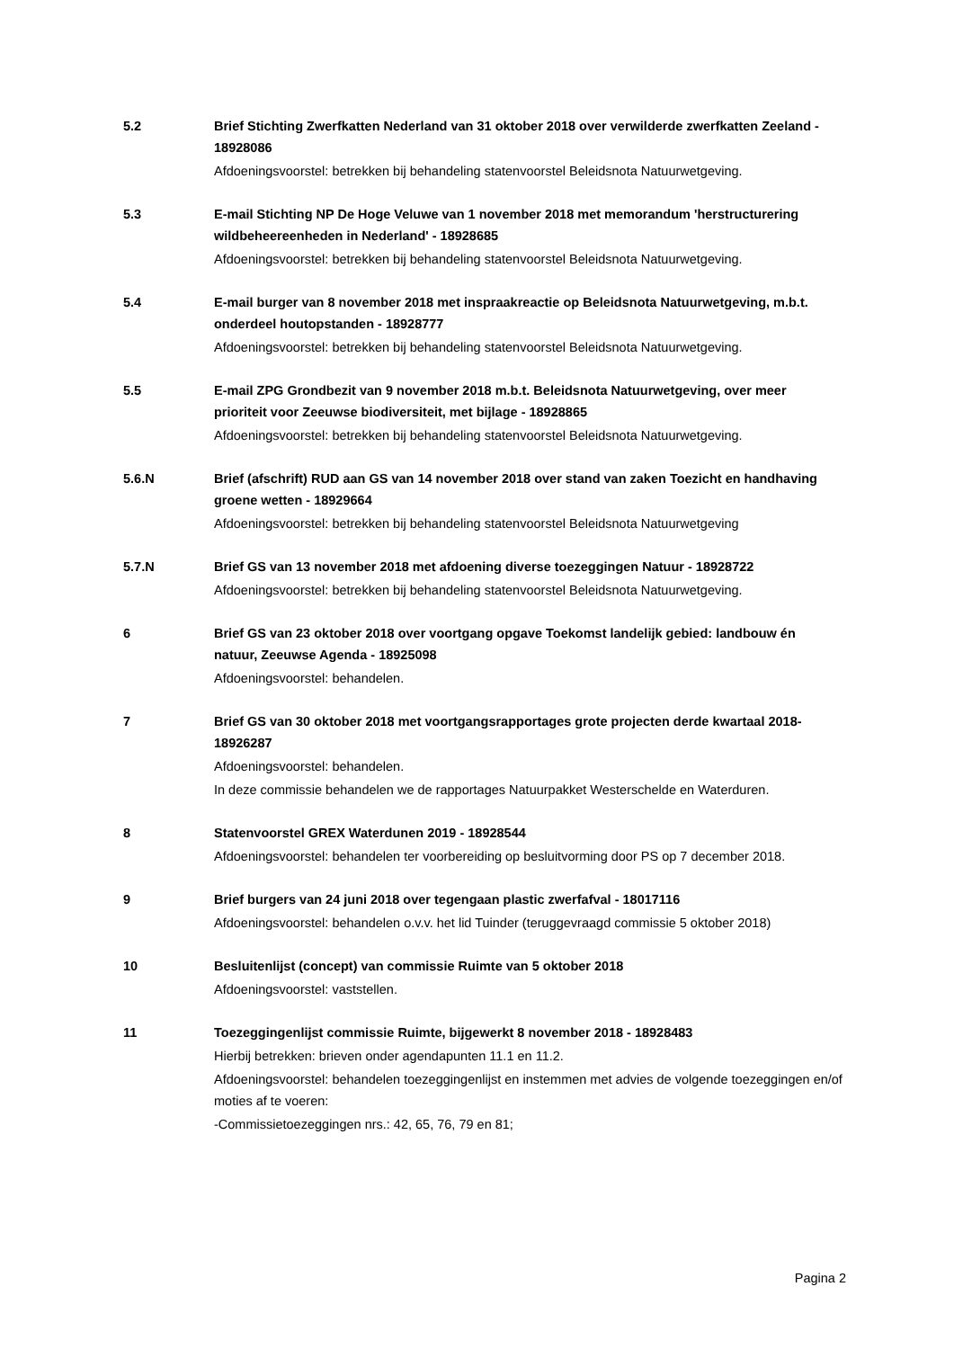5.2 Brief Stichting Zwerfkatten Nederland van 31 oktober 2018 over verwilderde zwerfkatten Zeeland - 18928086
Afdoeningsvoorstel: betrekken bij behandeling statenvoorstel Beleidsnota Natuurwetgeving.
5.3 E-mail Stichting NP De Hoge Veluwe van 1 november 2018 met memorandum 'herstructurering wildbeheereenheden in Nederland' - 18928685
Afdoeningsvoorstel: betrekken bij behandeling statenvoorstel Beleidsnota Natuurwetgeving.
5.4 E-mail burger van 8 november 2018 met inspraakreactie op Beleidsnota Natuurwetgeving, m.b.t. onderdeel houtopstanden - 18928777
Afdoeningsvoorstel: betrekken bij behandeling statenvoorstel Beleidsnota Natuurwetgeving.
5.5 E-mail ZPG Grondbezit van 9 november 2018 m.b.t. Beleidsnota Natuurwetgeving, over meer prioriteit voor Zeeuwse biodiversiteit, met bijlage - 18928865
Afdoeningsvoorstel: betrekken bij behandeling statenvoorstel Beleidsnota Natuurwetgeving.
5.6.N Brief (afschrift) RUD aan GS van 14 november 2018 over stand van zaken Toezicht en handhaving groene wetten - 18929664
Afdoeningsvoorstel: betrekken bij behandeling statenvoorstel Beleidsnota Natuurwetgeving
5.7.N Brief GS van 13 november 2018 met afdoening diverse toezeggingen Natuur - 18928722
Afdoeningsvoorstel: betrekken bij behandeling statenvoorstel Beleidsnota Natuurwetgeving.
6 Brief GS van 23 oktober 2018 over voortgang opgave Toekomst landelijk gebied: landbouw én natuur, Zeeuwse Agenda - 18925098
Afdoeningsvoorstel: behandelen.
7 Brief GS van 30 oktober 2018 met voortgangsrapportages grote projecten derde kwartaal 2018- 18926287
Afdoeningsvoorstel: behandelen.
In deze commissie behandelen we de rapportages Natuurpakket Westerschelde en Waterduren.
8 Statenvoorstel GREX Waterdunen 2019 - 18928544
Afdoeningsvoorstel: behandelen ter voorbereiding op besluitvorming door PS op 7 december 2018.
9 Brief burgers van 24 juni 2018 over tegengaan plastic zwerfafval - 18017116
Afdoeningsvoorstel: behandelen o.v.v. het lid Tuinder (teruggevraagd commissie 5 oktober 2018)
10 Besluitenlijst (concept) van commissie Ruimte van 5 oktober 2018
Afdoeningsvoorstel: vaststellen.
11 Toezeggingenlijst commissie Ruimte, bijgewerkt 8 november 2018 - 18928483
Hierbij betrekken: brieven onder agendapunten 11.1 en 11.2.
Afdoeningsvoorstel: behandelen toezeggingenlijst en instemmen met advies de volgende toezeggingen en/of moties af te voeren:
-Commissietoezeggingen nrs.: 42, 65, 76, 79 en 81;
Pagina 2